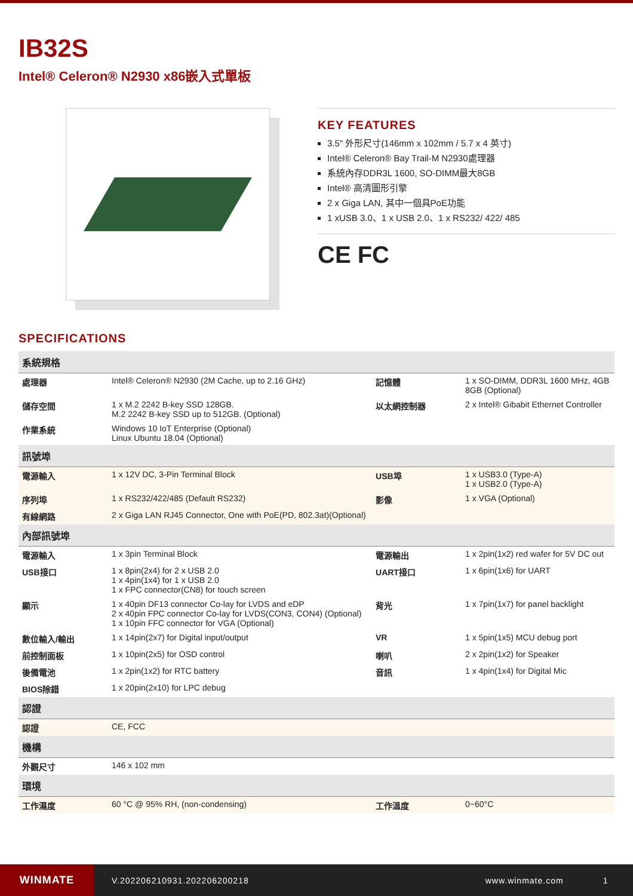IB32S
Intel® Celeron® N2930 x86嵌入式單板
KEY FEATURES
3.5" 外形尺寸(146mm x 102mm / 5.7 x 4 英寸)
Intel® Celeron® Bay Trail-M N2930處理器
系統內存DDR3L 1600, SO-DIMM最大8GB
Intel® 高清圖形引擎
2 x Giga LAN, 其中一個具PoE功能
1 xUSB 3.0、1 x USB 2.0、1 x RS232/ 422/ 485
CE FC
SPECIFICATIONS
| 系統規格 | | | |
| --- | --- | --- | --- |
| 處理器 | Intel® Celeron® N2930 (2M Cache, up to 2.16 GHz) | 記憶體 | 1 x SO-DIMM, DDR3L 1600 MHz, 4GB 8GB (Optional) |
| 儲存空間 | 1 x M.2 2242 B-key SSD 128GB. M.2 2242 B-key SSD up to 512GB. (Optional) | 以太網控制器 | 2 x Intel® Gibabit Ethernet Controller |
| 作業系統 | Windows 10 IoT Enterprise (Optional) Linux Ubuntu 18.04 (Optional) | | |
| 訊號埠 | | | |
| 電源輸入 | 1 x 12V DC, 3-Pin Terminal Block | USB埠 | 1 x USB3.0 (Type-A) 1 x USB2.0 (Type-A) |
| 序列埠 | 1 x RS232/422/485 (Default RS232) | 影像 | 1 x VGA (Optional) |
| 有線網路 | 2 x Giga LAN RJ45 Connector, One with PoE(PD, 802.3at)(Optional) | | |
| 內部訊號埠 | | | |
| 電源輸入 | 1 x 3pin Terminal Block | 電源輸出 | 1 x 2pin(1x2) red wafer for 5V DC out |
| USB接口 | 1 x 8pin(2x4) for 2 x USB 2.0 1 x 4pin(1x4) for 1 x USB 2.0 1 x FPC connector(CN8) for touch screen | UART接口 | 1 x 6pin(1x6) for UART |
| 顯示 | 1 x 40pin DF13 connector Co-lay for LVDS and eDP 2 x 40pin FPC connector Co-lay for LVDS(CON3, CON4) (Optional) 1 x 10pin FFC connector for VGA (Optional) | 背光 | 1 x 7pin(1x7) for panel backlight |
| 數位輸入/輸出 | 1 x 14pin(2x7) for Digital input/output | VR | 1 x 5pin(1x5) MCU debug port |
| 前控制面板 | 1 x 10pin(2x5) for OSD control | 喇叭 | 2 x 2pin(1x2) for Speaker |
| 後備電池 | 1 x 2pin(1x2) for RTC battery | 音訊 | 1 x 4pin(1x4) for Digital Mic |
| BIOS除錯 | 1 x 20pin(2x10) for LPC debug | | |
| 認證 | | | |
| 認證 | CE, FCC | | |
| 機構 | | | |
| 外觀尺寸 | 146 x 102 mm | | |
| 環境 | | | |
| 工作濕度 | 60 °C @ 95% RH, (non-condensing) | 工作溫度 | 0~60°C |
WINMATE
V.202206210931.202206200218 www.winmate.com 1